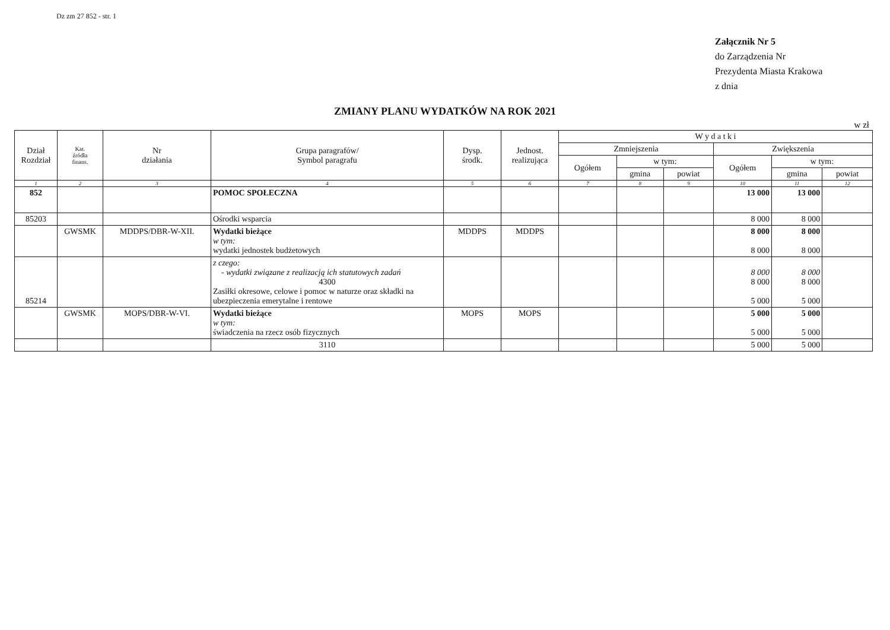Dz zm 27 852 - str. 1
Załącznik Nr 5
do Zarządzenia Nr
Prezydenta Miasta Krakowa
z dnia
ZMIANY PLANU WYDATKÓW NA ROK 2021
w zł
| Dział Rozdział | Kat. źródła finans. | Nr działania | Grupa paragrafów/ Symbol paragrafu | Dysp. środk. | Jednost. realizująca | W y d a t k i | | | | | |
| --- | --- | --- | --- | --- | --- | --- | --- | --- | --- | --- | --- |
| | | | | | | Zmniejszenia | | | Zwiększenia | | |
| | | | | | | Ogółem | w tym: | | Ogółem | w tym: | |
| | | | | | | | gmina | powiat | | gmina | powiat |
| 1 | 2 | 3 | 4 | 5 | 6 | 7 | 8 | 9 | 10 | 11 | 12 |
| 852 | | | POMOC SPOŁECZNA | | | | | | 13 000 | 13 000 | |
| 85203 | | | Ośrodki wsparcia | | | | | | 8 000 | 8 000 | |
| | GWSMK | MDDPS/DBR-W-XII. | Wydatki bieżące w tym: wydatki jednostek budżetowych | MDDPS | MDDPS | | | | 8 000 8 000 | 8 000 8 000 | |
| 85214 | | | z czego: - wydatki związane z realizacją ich statutowych zadań 4300 Zasiłki okresowe, celowe i pomoc w naturze oraz składki na ubezpieczenia emerytalne i rentowe | | | | | | 8 000 8 000 5 000 | 8 000 8 000 5 000 | |
| | GWSMK | MOPS/DBR-W-VI. | Wydatki bieżące w tym: świadczenia na rzecz osób fizycznych | MOPS | MOPS | | | | 5 000 5 000 | 5 000 5 000 | |
| | | | 3110 | | | | | | 5 000 | 5 000 | |